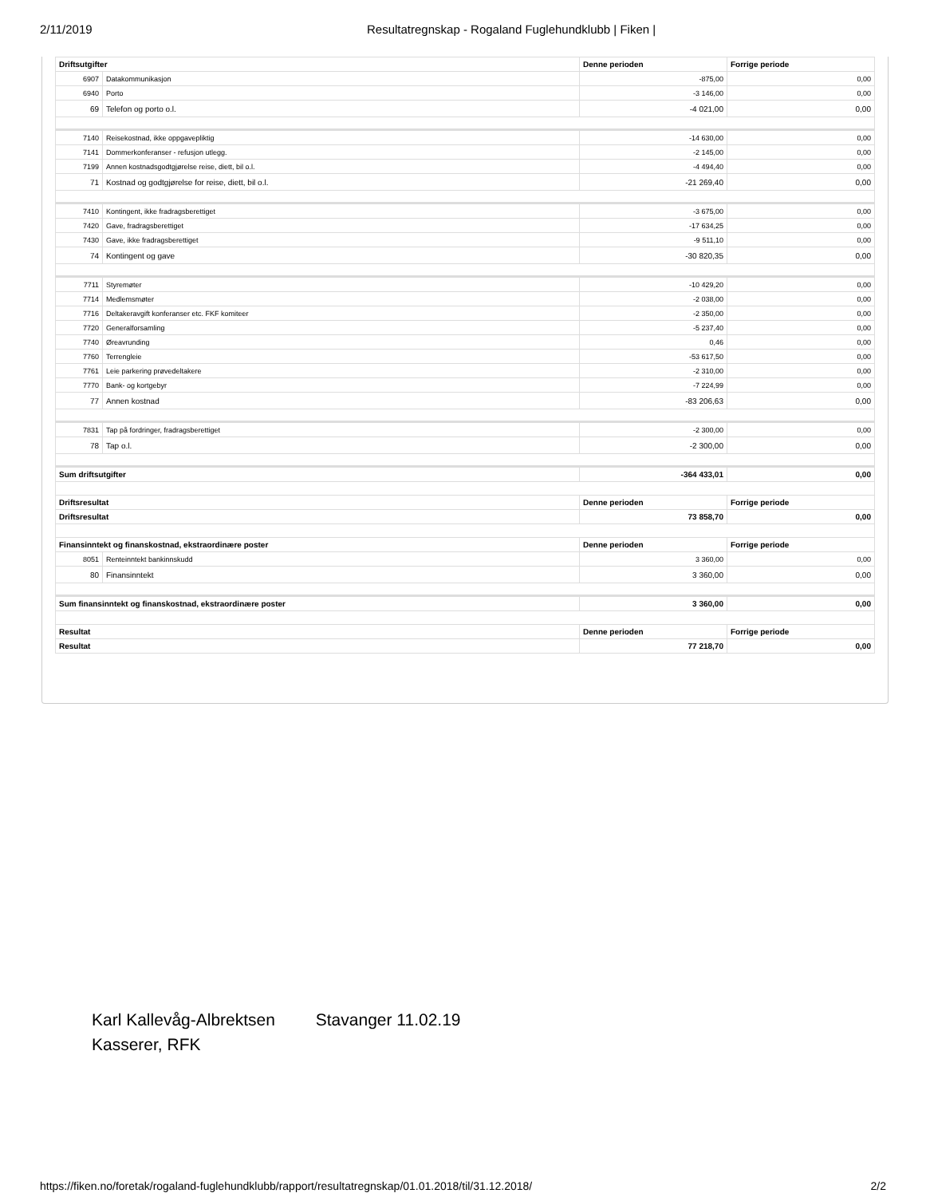2/11/2019 Resultatregnskap - Rogaland Fuglehundklubb | Fiken |
| Driftsutgifter | | Denne perioden | Forrige periode |
| --- | --- | --- | --- |
| 6907 | Datakommunikasjon | -875,00 | 0,00 |
| 6940 | Porto | -3 146,00 | 0,00 |
| 69 | Telefon og porto o.l. | -4 021,00 | 0,00 |
| 7140 | Reisekostnad, ikke oppgavepliktig | -14 630,00 | 0,00 |
| 7141 | Dommerkonferanser - refusjon utlegg. | -2 145,00 | 0,00 |
| 7199 | Annen kostnadsgodtgjørelse reise, diett, bil o.l. | -4 494,40 | 0,00 |
| 71 | Kostnad og godtgjørelse for reise, diett, bil o.l. | -21 269,40 | 0,00 |
| 7410 | Kontingent, ikke fradragsberettiget | -3 675,00 | 0,00 |
| 7420 | Gave, fradragsberettiget | -17 634,25 | 0,00 |
| 7430 | Gave, ikke fradragsberettiget | -9 511,10 | 0,00 |
| 74 | Kontingent og gave | -30 820,35 | 0,00 |
| 7711 | Styremøter | -10 429,20 | 0,00 |
| 7714 | Medlemsmøter | -2 038,00 | 0,00 |
| 7716 | Deltakeravgift konferanser etc. FKF komiteer | -2 350,00 | 0,00 |
| 7720 | Generalforsamling | -5 237,40 | 0,00 |
| 7740 | Øreavrunding | 0,46 | 0,00 |
| 7760 | Terrengleie | -53 617,50 | 0,00 |
| 7761 | Leie parkering prøvedeltakere | -2 310,00 | 0,00 |
| 7770 | Bank- og kortgebyr | -7 224,99 | 0,00 |
| 77 | Annen kostnad | -83 206,63 | 0,00 |
| 7831 | Tap på fordringer, fradragsberettiget | -2 300,00 | 0,00 |
| 78 | Tap o.l. | -2 300,00 | 0,00 |
| Sum driftsutgifter | | -364 433,01 | 0,00 |
| Driftsresultat | | Denne perioden | Forrige periode |
| Driftsresultat | | 73 858,70 | 0,00 |
| Finansinntekt og finanskostnad, ekstraordinære poster | | Denne perioden | Forrige periode |
| 8051 | Renteinntekt bankinnskudd | 3 360,00 | 0,00 |
| 80 | Finansinntekt | 3 360,00 | 0,00 |
| Sum finansinntekt og finanskostnad, ekstraordinære poster | | 3 360,00 | 0,00 |
| Resultat | | Denne perioden | Forrige periode |
| Resultat | | 77 218,70 | 0,00 |
Karl Kallevåg-Albrektsen Stavanger 11.02.19
Kasserer, RFK
https://fiken.no/foretak/rogaland-fuglehundklubb/rapport/resultatregnskap/01.01.2018/til/31.12.2018/
2/2